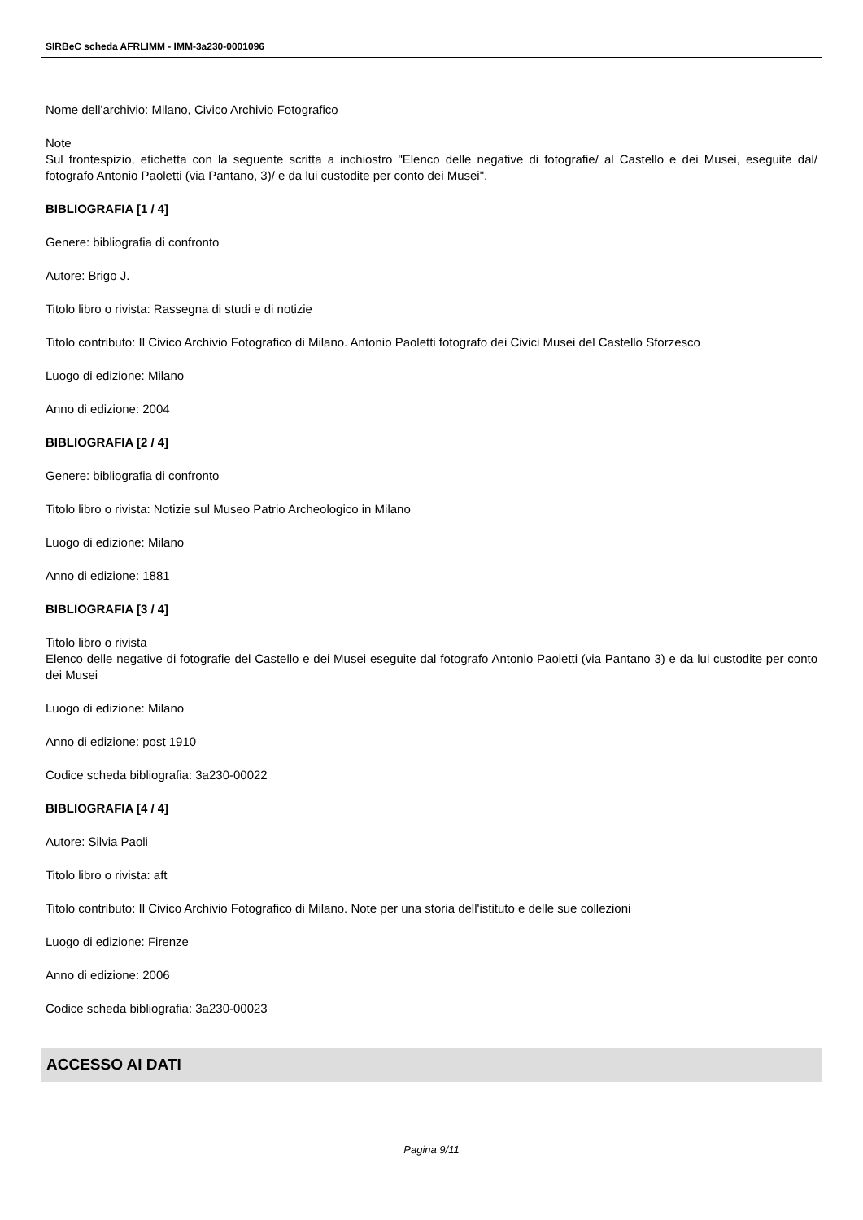SIRBeC scheda AFRLIMM - IMM-3a230-0001096
Nome dell'archivio: Milano, Civico Archivio Fotografico
Note
Sul frontespizio, etichetta con la seguente scritta a inchiostro "Elenco delle negative di fotografie/ al Castello e dei Musei, eseguite dal/ fotografo Antonio Paoletti (via Pantano, 3)/ e da lui custodite per conto dei Musei".
BIBLIOGRAFIA [1 / 4]
Genere: bibliografia di confronto
Autore: Brigo J.
Titolo libro o rivista: Rassegna di studi e di notizie
Titolo contributo: Il Civico Archivio Fotografico di Milano. Antonio Paoletti fotografo dei Civici Musei del Castello Sforzesco
Luogo di edizione: Milano
Anno di edizione: 2004
BIBLIOGRAFIA [2 / 4]
Genere: bibliografia di confronto
Titolo libro o rivista: Notizie sul Museo Patrio Archeologico in Milano
Luogo di edizione: Milano
Anno di edizione: 1881
BIBLIOGRAFIA [3 / 4]
Titolo libro o rivista
Elenco delle negative di fotografie del Castello e dei Musei eseguite dal fotografo Antonio Paoletti (via Pantano 3) e da lui custodite per conto dei Musei
Luogo di edizione: Milano
Anno di edizione: post 1910
Codice scheda bibliografia: 3a230-00022
BIBLIOGRAFIA [4 / 4]
Autore: Silvia Paoli
Titolo libro o rivista: aft
Titolo contributo: Il Civico Archivio Fotografico di Milano. Note per una storia dell'istituto e delle sue collezioni
Luogo di edizione: Firenze
Anno di edizione: 2006
Codice scheda bibliografia: 3a230-00023
ACCESSO AI DATI
Pagina 9/11